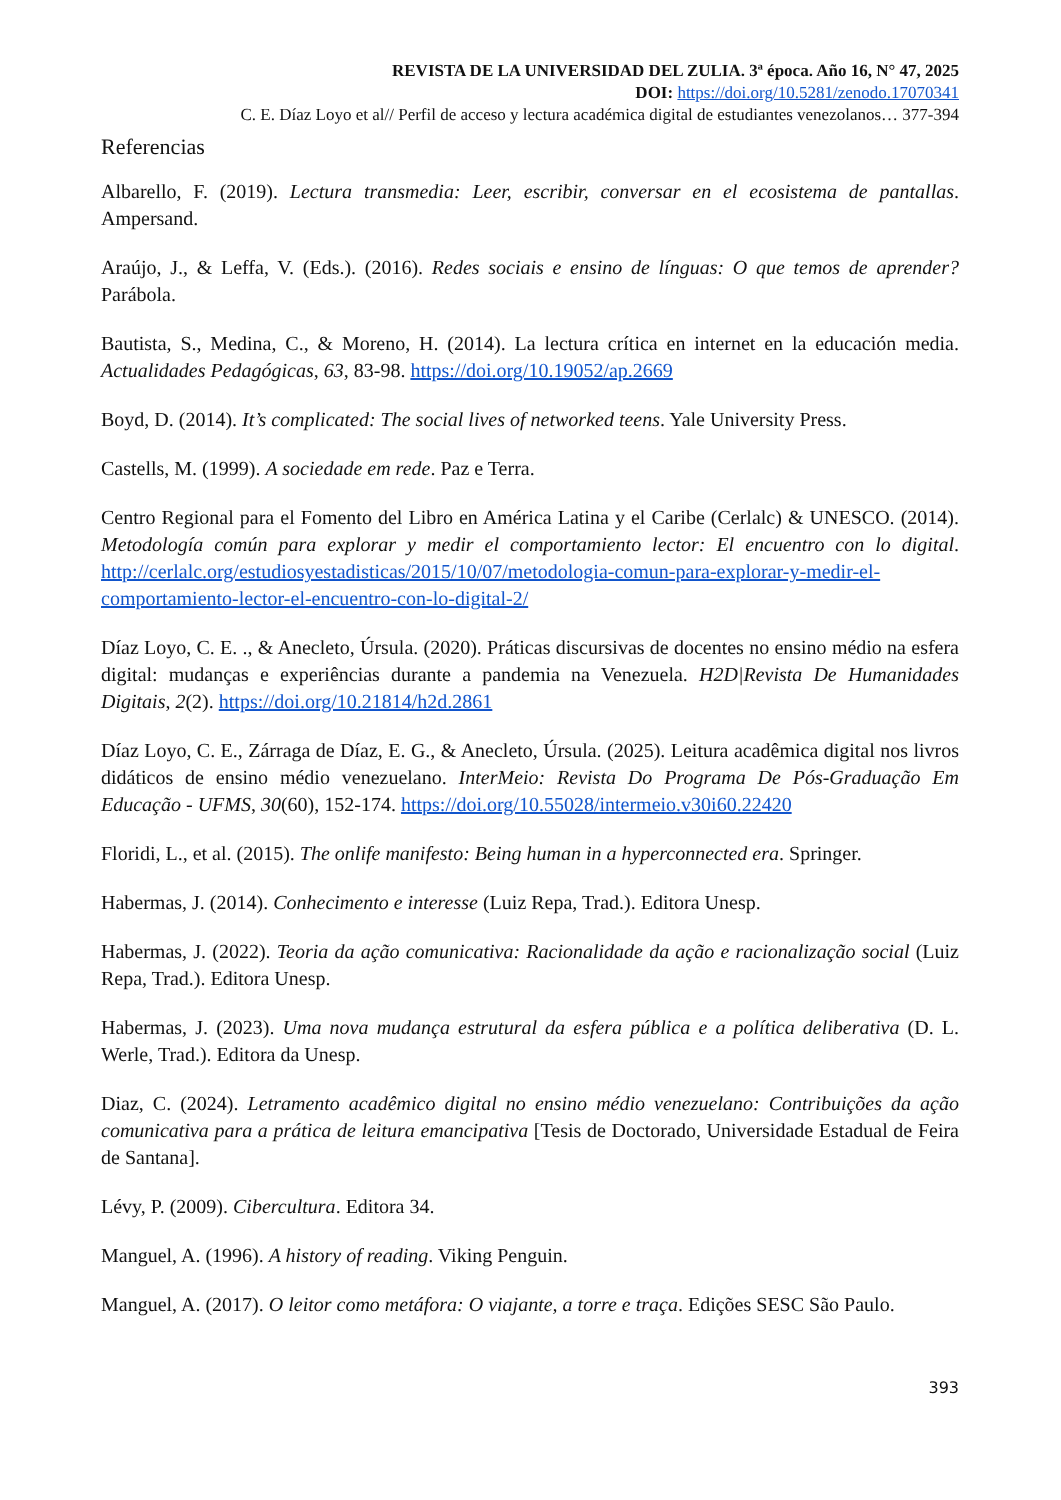REVISTA DE LA UNIVERSIDAD DEL ZULIA. 3ª época. Año 16, N° 47, 2025
DOI: https://doi.org/10.5281/zenodo.17070341
C. E. Díaz Loyo et al// Perfil de acceso y lectura académica digital de estudiantes venezolanos… 377-394
Referencias
Albarello, F. (2019). Lectura transmedia: Leer, escribir, conversar en el ecosistema de pantallas. Ampersand.
Araújo, J., & Leffa, V. (Eds.). (2016). Redes sociais e ensino de línguas: O que temos de aprender? Parábola.
Bautista, S., Medina, C., & Moreno, H. (2014). La lectura crítica en internet en la educación media. Actualidades Pedagógicas, 63, 83-98. https://doi.org/10.19052/ap.2669
Boyd, D. (2014). It’s complicated: The social lives of networked teens. Yale University Press.
Castells, M. (1999). A sociedade em rede. Paz e Terra.
Centro Regional para el Fomento del Libro en América Latina y el Caribe (Cerlalc) & UNESCO. (2014). Metodología común para explorar y medir el comportamiento lector: El encuentro con lo digital. http://cerlalc.org/estudiosyestadisticas/2015/10/07/metodologia-comun-para-explorar-y-medir-el-comportamiento-lector-el-encuentro-con-lo-digital-2/
Díaz Loyo, C. E. ., & Anecleto, Úrsula. (2020). Práticas discursivas de docentes no ensino médio na esfera digital: mudanças e experiências durante a pandemia na Venezuela. H2D|Revista De Humanidades Digitais, 2(2). https://doi.org/10.21814/h2d.2861
Díaz Loyo, C. E., Zárraga de Díaz, E. G., & Anecleto, Úrsula. (2025). Leitura acadêmica digital nos livros didáticos de ensino médio venezuelano. InterMeio: Revista Do Programa De Pós-Graduação Em Educação - UFMS, 30(60), 152-174. https://doi.org/10.55028/intermeio.v30i60.22420
Floridi, L., et al. (2015). The onlife manifesto: Being human in a hyperconnected era. Springer.
Habermas, J. (2014). Conhecimento e interesse (Luiz Repa, Trad.). Editora Unesp.
Habermas, J. (2022). Teoria da ação comunicativa: Racionalidade da ação e racionalização social (Luiz Repa, Trad.). Editora Unesp.
Habermas, J. (2023). Uma nova mudança estrutural da esfera pública e a política deliberativa (D. L. Werle, Trad.). Editora da Unesp.
Diaz, C. (2024). Letramento acadêmico digital no ensino médio venezuelano: Contribuições da ação comunicativa para a prática de leitura emancipativa [Tesis de Doctorado, Universidade Estadual de Feira de Santana].
Lévy, P. (2009). Cibercultura. Editora 34.
Manguel, A. (1996). A history of reading. Viking Penguin.
Manguel, A. (2017). O leitor como metáfora: O viajante, a torre e traça. Edições SESC São Paulo.
393